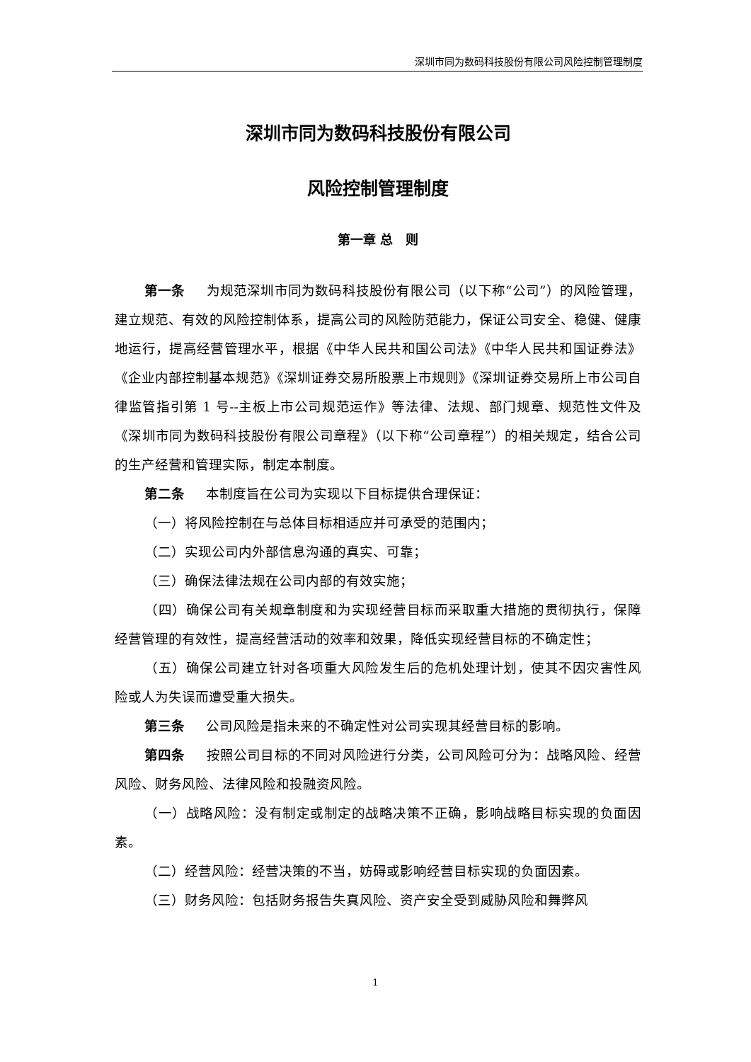深圳市同为数码科技股份有限公司风险控制管理制度
深圳市同为数码科技股份有限公司
风险控制管理制度
第一章 总　则
第一条 为规范深圳市同为数码科技股份有限公司（以下称“公司”）的风险管理，建立规范、有效的风险控制体系，提高公司的风险防范能力，保证公司安全、稳健、健康地运行，提高经营管理水平，根据《中华人民共和国公司法》《中华人民共和国证券法》《企业内部控制基本规范》《深圳证券交易所股票上市规则》《深圳证券交易所上市公司自律监管指引第 1 号--主板上市公司规范运作》等法律、法规、部门规章、规范性文件及《深圳市同为数码科技股份有限公司章程》（以下称“公司章程”）的相关规定，结合公司的生产经营和管理实际，制定本制度。
第二条 本制度旨在公司为实现以下目标提供合理保证：
（一）将风险控制在与总体目标相适应并可承受的范围内；
（二）实现公司内外部信息沟通的真实、可靠；
（三）确保法律法规在公司内部的有效实施；
（四）确保公司有关规章制度和为实现经营目标而采取重大措施的贯彻执行，保障经营管理的有效性，提高经营活动的效率和效果，降低实现经营目标的不确定性；
（五）确保公司建立针对各项重大风险发生后的危机处理计划，使其不因灾害性风险或人为失误而遭受重大损失。
第三条 公司风险是指未来的不确定性对公司实现其经营目标的影响。
第四条 按照公司目标的不同对风险进行分类，公司风险可分为：战略风险、经营风险、财务风险、法律风险和投融资风险。
（一）战略风险：没有制定或制定的战略决策不正确，影响战略目标实现的负面因素。
（二）经营风险：经营决策的不当，妨碍或影响经营目标实现的负面因素。
（三）财务风险：包括财务报告失真风险、资产安全受到威胁风险和舞弊风
1